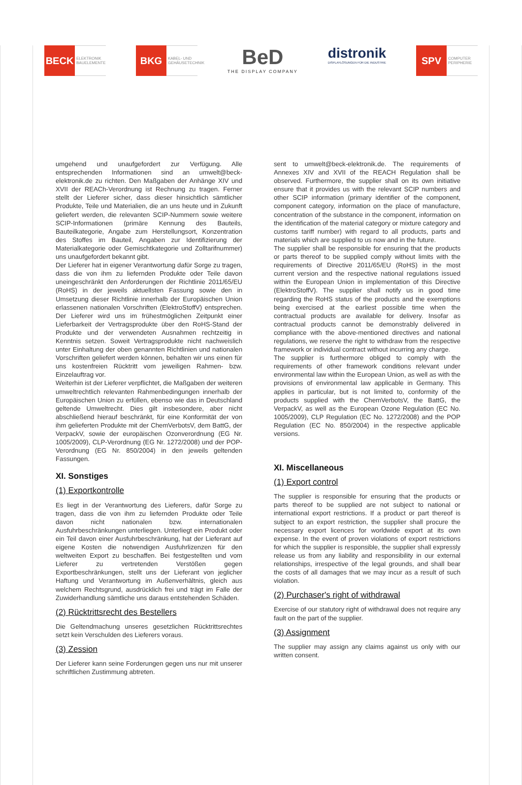BECK
ELEKTRONIK BAUELEMENTE
BKG
KABEL- UND GEHÄUSETECHNIK
BeD
THE DISPLAY COMPANY
distronik
DISPLAYLÖSUNGEN FÜR DIE INDUSTRIE
SPV
COMPUTER PERIPHERIE
umgehend und unaufgefordert zur Verfügung. Alle entsprechenden Informationen sind an umwelt@beck-elektronik.de zu richten. Den Maßgaben der Anhänge XIV und XVII der REACh-Verordnung ist Rechnung zu tragen. Ferner stellt der Lieferer sicher, dass dieser hinsichtlich sämtlicher Produkte, Teile und Materialien, die an uns heute und in Zukunft geliefert werden, die relevanten SCIP-Nummern sowie weitere SCIP-Informationen (primäre Kennung des Bauteils, Bauteilkategorie, Angabe zum Herstellungsort, Konzentration des Stoffes im Bauteil, Angaben zur Identifizierung der Materialkategorie oder Gemischtkategorie und Zolltarifnummer) uns unaufgefordert bekannt gibt.
Der Lieferer hat in eigener Verantwortung dafür Sorge zu tragen, dass die von ihm zu liefernden Produkte oder Teile davon uneingeschränkt den Anforderungen der Richtlinie 2011/65/EU (RoHS) in der jeweils aktuellsten Fassung sowie den in Umsetzung dieser Richtlinie innerhalb der Europäischen Union erlassenen nationalen Vorschriften (ElektroStoffV) entsprechen. Der Lieferer wird uns im frühestmöglichen Zeitpunkt einer Lieferbarkeit der Vertragsprodukte über den RoHS-Stand der Produkte und der verwendeten Ausnahmen rechtzeitig in Kenntnis setzen. Soweit Vertragsprodukte nicht nachweislich unter Einhaltung der oben genannten Richtlinien und nationalen Vorschriften geliefert werden können, behalten wir uns einen für uns kostenfreien Rücktritt vom jeweiligen Rahmen- bzw. Einzelauftrag vor.
Weiterhin ist der Lieferer verpflichtet, die Maßgaben der weiteren umweltrechtlich relevanten Rahmenbedingungen innerhalb der Europäischen Union zu erfüllen, ebenso wie das in Deutschland geltende Umweltrecht. Dies gilt insbesondere, aber nicht abschließend hierauf beschränkt, für eine Konformität der von ihm gelieferten Produkte mit der ChemVerbotsV, dem BattG, der VerpackV, sowie der europäischen Ozonverordnung (EG Nr. 1005/2009), CLP-Verordnung (EG Nr. 1272/2008) und der POP-Verordnung (EG Nr. 850/2004) in den jeweils geltenden Fassungen.
XI. Sonstiges
(1) Exportkontrolle
Es liegt in der Verantwortung des Lieferers, dafür Sorge zu tragen, dass die von ihm zu liefernden Produkte oder Teile davon nicht nationalen bzw. internationalen Ausfuhrbeschränkungen unterliegen. Unterliegt ein Produkt oder ein Teil davon einer Ausfuhrbeschränkung, hat der Lieferant auf eigene Kosten die notwendigen Ausfuhrlizenzen für den weltweiten Export zu beschaffen. Bei festgestellten und vom Lieferer zu vertretenden Verstößen gegen Exportbeschränkungen, stellt uns der Lieferant von jeglicher Haftung und Verantwortung im Außenverhältnis, gleich aus welchem Rechtsgrund, ausdrücklich frei und trägt im Falle der Zuwiderhandlung sämtliche uns daraus entstehenden Schäden.
(2) Rücktrittsrecht des Bestellers
Die Geltendmachung unseres gesetzlichen Rücktrittsrechtes setzt kein Verschulden des Lieferers voraus.
(3) Zession
Der Lieferer kann seine Forderungen gegen uns nur mit unserer schriftlichen Zustimmung abtreten.
sent to umwelt@beck-elektronik.de. The requirements of Annexes XIV and XVII of the REACH Regulation shall be observed. Furthermore, the supplier shall on its own initiative ensure that it provides us with the relevant SCIP numbers and other SCIP information (primary identifier of the component, component category, information on the place of manufacture, concentration of the substance in the component, information on the identification of the material category or mixture category and customs tariff number) with regard to all products, parts and materials which are supplied to us now and in the future.
The supplier shall be responsible for ensuring that the products or parts thereof to be supplied comply without limits with the requirements of Directive 2011/65/EU (RoHS) in the most current version and the respective national regulations issued within the European Union in implementation of this Directive (ElektroStoffV). The supplier shall notify us in good time regarding the RoHS status of the products and the exemptions being exercised at the earliest possible time when the contractual products are available for delivery. Insofar as contractual products cannot be demonstrably delivered in compliance with the above-mentioned directives and national regulations, we reserve the right to withdraw from the respective framework or individual contract without incurring any charge.
The supplier is furthermore obliged to comply with the requirements of other framework conditions relevant under environmental law within the European Union, as well as with the provisions of environmental law applicable in Germany. This applies in particular, but is not limited to, conformity of the products supplied with the ChemVerbotsV, the BattG, the VerpackV, as well as the European Ozone Regulation (EC No. 1005/2009), CLP Regulation (EC No. 1272/2008) and the POP Regulation (EC No. 850/2004) in the respective applicable versions.
XI. Miscellaneous
(1) Export control
The supplier is responsible for ensuring that the products or parts thereof to be supplied are not subject to national or international export restrictions. If a product or part thereof is subject to an export restriction, the supplier shall procure the necessary export licences for worldwide export at its own expense. In the event of proven violations of export restrictions for which the supplier is responsible, the supplier shall expressly release us from any liability and responsibility in our external relationships, irrespective of the legal grounds, and shall bear the costs of all damages that we may incur as a result of such violation.
(2) Purchaser's right of withdrawal
Exercise of our statutory right of withdrawal does not require any fault on the part of the supplier.
(3) Assignment
The supplier may assign any claims against us only with our written consent.